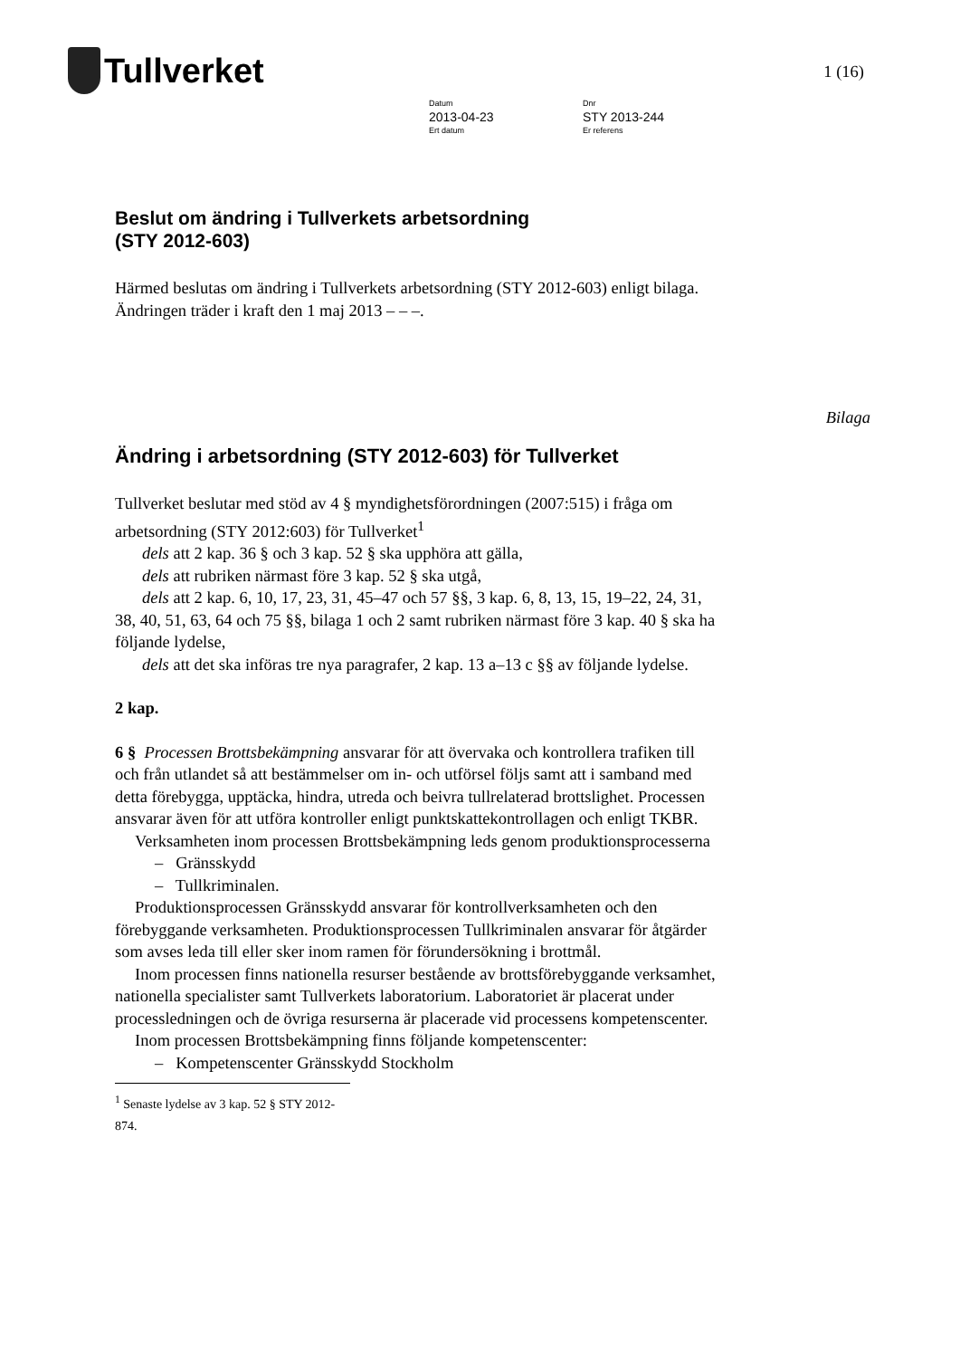Tullverket
1 (16)
Datum
2013-04-23
Ert datum
Dnr
STY 2013-244
Er referens
Beslut om ändring i Tullverkets arbetsordning
(STY 2012-603)
Härmed beslutas om ändring i Tullverkets arbetsordning (STY 2012-603) enligt bilaga. Ändringen träder i kraft den 1 maj 2013 – – –.
Bilaga
Ändring i arbetsordning (STY 2012-603) för Tullverket
Tullverket beslutar med stöd av 4 § myndighetsförordningen (2007:515) i fråga om arbetsordning (STY 2012:603) för Tullverket<sup>1</sup>
dels att 2 kap. 36 § och 3 kap. 52 § ska upphöra att gälla,
dels att rubriken närmast före 3 kap. 52 § ska utgå,
dels att 2 kap. 6, 10, 17, 23, 31, 45–47 och 57 §§, 3 kap. 6, 8, 13, 15, 19–22, 24, 31, 38, 40, 51, 63, 64 och 75 §§, bilaga 1 och 2 samt rubriken närmast före 3 kap. 40 § ska ha följande lydelse,
dels att det ska införas tre nya paragrafer, 2 kap. 13 a–13 c §§ av följande lydelse.
2 kap.
6 § Processen Brottsbekämpning ansvarar för att övervaka och kontrollera trafiken till och från utlandet så att bestämmelser om in- och utförsel följs samt att i samband med detta förebygga, upptäcka, hindra, utreda och beivra tullrelaterad brottslighet. Processen ansvarar även för att utföra kontroller enligt punktskattekontrollagen och enligt TKBR.
Verksamheten inom processen Brottsbekämpning leds genom produktionsprocesserna
– Gränsskydd
– Tullkriminalen.
Produktionsprocessen Gränsskydd ansvarar för kontrollverksamheten och den förebyggande verksamheten. Produktionsprocessen Tullkriminalen ansvarar för åtgärder som avses leda till eller sker inom ramen för förundersökning i brottmål.
Inom processen finns nationella resurser bestående av brottsförebyggande verksamhet, nationella specialister samt Tullverkets laboratorium. Laboratoriet är placerat under processledningen och de övriga resurserna är placerade vid processens kompetenscenter.
Inom processen Brottsbekämpning finns följande kompetenscenter:
– Kompetenscenter Gränsskydd Stockholm
<sup>1</sup> Senaste lydelse av 3 kap. 52 § STY 2012-874.